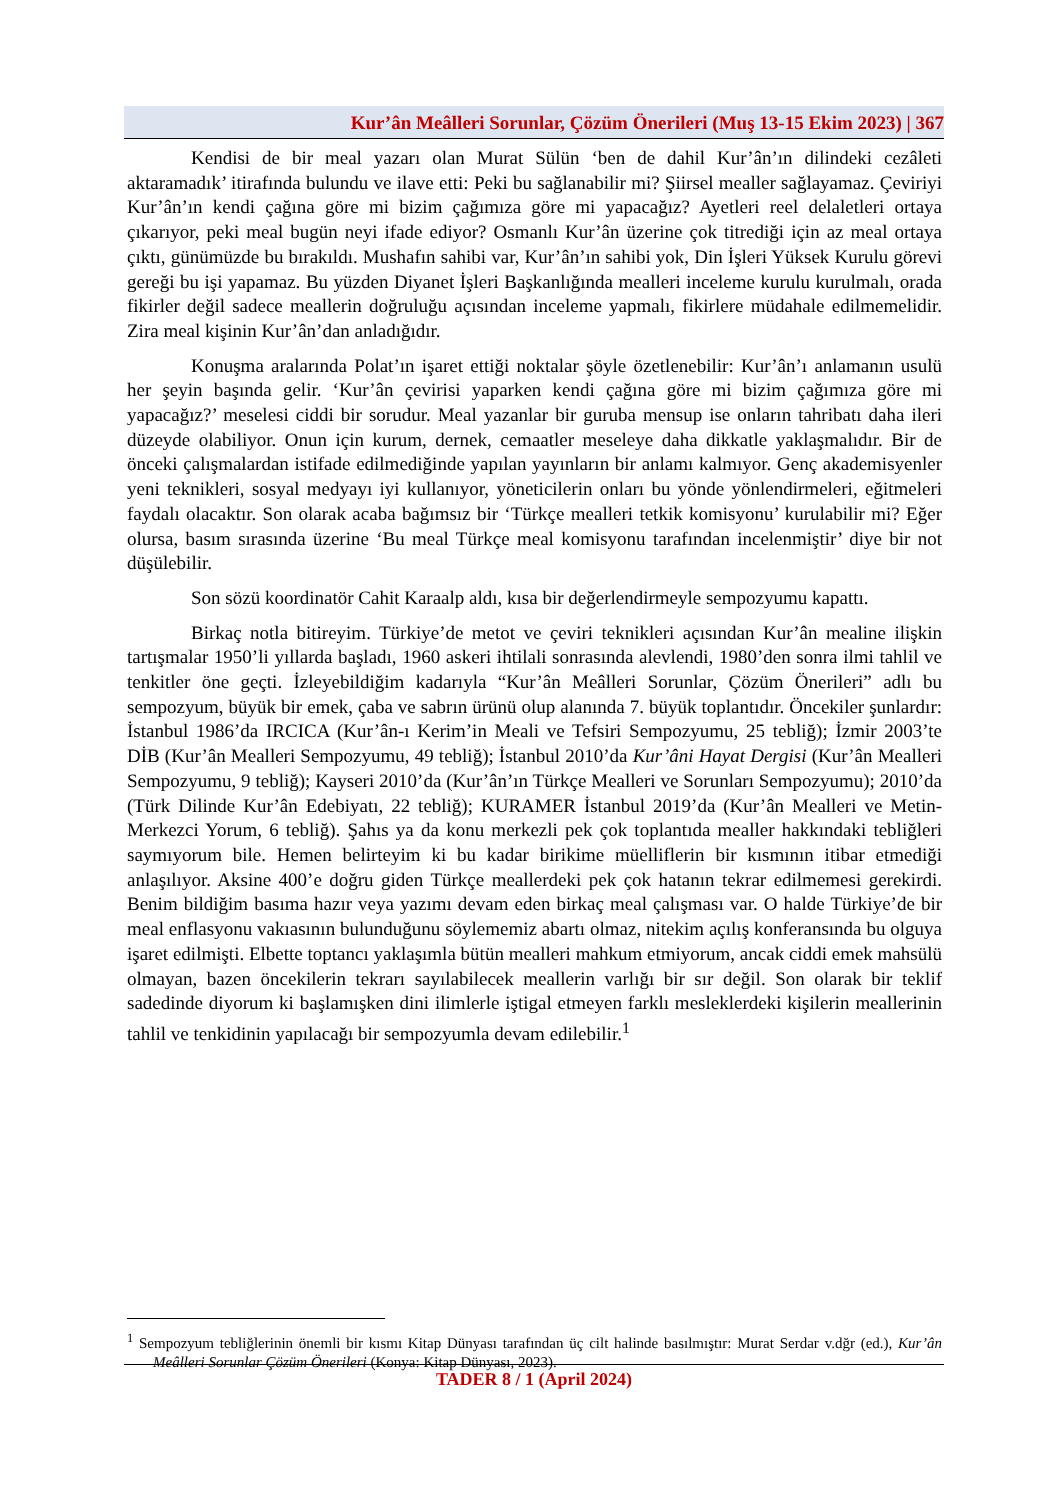Kur’ân Meâlleri Sorunlar, Çözüm Önerileri (Muş 13-15 Ekim 2023) | 367
Kendisi de bir meal yazarı olan Murat Sülün ‘ben de dahil Kur’ân’ın dilindeki cezâleti aktaramadık’ itirafında bulundu ve ilave etti: Peki bu sağlanabilir mi? Şiirsel mealler sağlayamaz. Çeviriyi Kur’ân’ın kendi çağına göre mi bizim çağımıza göre mi yapacağız? Ayetleri reel delaletleri ortaya çıkarıyor, peki meal bugün neyi ifade ediyor? Osmanlı Kur’ân üzerine çok titrediği için az meal ortaya çıktı, günümüzde bu bırakıldı. Mushafın sahibi var, Kur’ân’ın sahibi yok, Din İşleri Yüksek Kurulu görevi gereği bu işi yapamaz. Bu yüzden Diyanet İşleri Başkanlığında mealleri inceleme kurulu kurulmalı, orada fikirler değil sadece meallerin doğruluğu açısından inceleme yapmalı, fikirlere müdahale edilmemelidir. Zira meal kişinin Kur’ân’dan anladığıdır.
Konuşma aralarında Polat’ın işaret ettiği noktalar şöyle özetlenebilir: Kur’ân’ı anlamanın usulü her şeyin başında gelir. ‘Kur’ân çevirisi yaparken kendi çağına göre mi bizim çağımıza göre mi yapacağız?’ meselesi ciddi bir sorudur. Meal yazanlar bir guruba mensup ise onların tahribatı daha ileri düzeyde olabiliyor. Onun için kurum, dernek, cemaatler meseleye daha dikkatle yaklaşmalıdır. Bir de önceki çalışmalardan istifade edilmediğinde yapılan yayınların bir anlamı kalmıyor. Genç akademisyenler yeni teknikleri, sosyal medyayı iyi kullanıyor, yöneticilerin onları bu yönde yönlendirmeleri, eğitmeleri faydalı olacaktır. Son olarak acaba bağımsız bir ‘Türkçe mealleri tetkik komisyonu’ kurulabilir mi? Eğer olursa, basım sırasında üzerine ‘Bu meal Türkçe meal komisyonu tarafından incelenmiştir’ diye bir not düşülebilir.
Son sözü koordinatör Cahit Karaalp aldı, kısa bir değerlendirmeyle sempozyumu kapattı.
Birkaç notla bitireyim. Türkiye’de metot ve çeviri teknikleri açısından Kur’ân mealine ilişkin tartışmalar 1950’li yıllarda başladı, 1960 askeri ihtilali sonrasında alevlendi, 1980’den sonra ilmi tahlil ve tenkitler öne geçti. İzleyebildiğim kadarıyla “Kur’ân Meâlleri Sorunlar, Çözüm Önerileri” adlı bu sempozyum, büyük bir emek, çaba ve sabrın ürünü olup alanında 7. büyük toplantıdır. Öncekiler şunlardır: İstanbul 1986’da IRCICA (Kur’ân-ı Kerim’in Meali ve Tefsiri Sempozyumu, 25 tebliğ); İzmir 2003’te DİB (Kur’ân Mealleri Sempozyumu, 49 tebliğ); İstanbul 2010’da Kur’âni Hayat Dergisi (Kur’ân Mealleri Sempozyumu, 9 tebliğ); Kayseri 2010’da (Kur’ân’ın Türkçe Mealleri ve Sorunları Sempozyumu); 2010’da (Türk Dilinde Kur’ân Edebiyatı, 22 tebliğ); KURAMER İstanbul 2019’da (Kur’ân Mealleri ve Metin-Merkezci Yorum, 6 tebliğ). Şahıs ya da konu merkezli pek çok toplantıda mealler hakkındaki tebliğleri saymıyorum bile. Hemen belirteyim ki bu kadar birikime müelliflerin bir kısmının itibar etmediği anlaşılıyor. Aksine 400’e doğru giden Türkçe meallerdeki pek çok hatanın tekrar edilmemesi gerekirdi. Benim bildiğim basıma hazır veya yazımı devam eden birkaç meal çalışması var. O halde Türkiye’de bir meal enflasyonu vakıasının bulunduğunu söylememiz abartı olmaz, nitekim açılış konferansında bu olguya işaret edilmişti. Elbette toptancı yaklaşımla bütün mealleri mahkum etmiyorum, ancak ciddi emek mahsülü olmayan, bazen öncekilerin tekrarı sayılabilecek meallerin varlığı bir sır değil. Son olarak bir teklif sadedinde diyorum ki başlamışken dini ilimlerle iştigal etmeyen farklı mesleklerdeki kişilerin meallerinin tahlil ve tenkidinin yapılacağı bir sempozyumla devam edilebilir.<sup>1</sup>
<sup>1</sup> Sempozyum tebliğlerinin önemli bir kısmı Kitap Dünyası tarafından üç cilt halinde basılmıştır: Murat Serdar v.dğr (ed.), Kur’ân Meâlleri Sorunlar Çözüm Önerileri (Konya: Kitap Dünyası, 2023).
TADER 8 / 1 (April 2024)